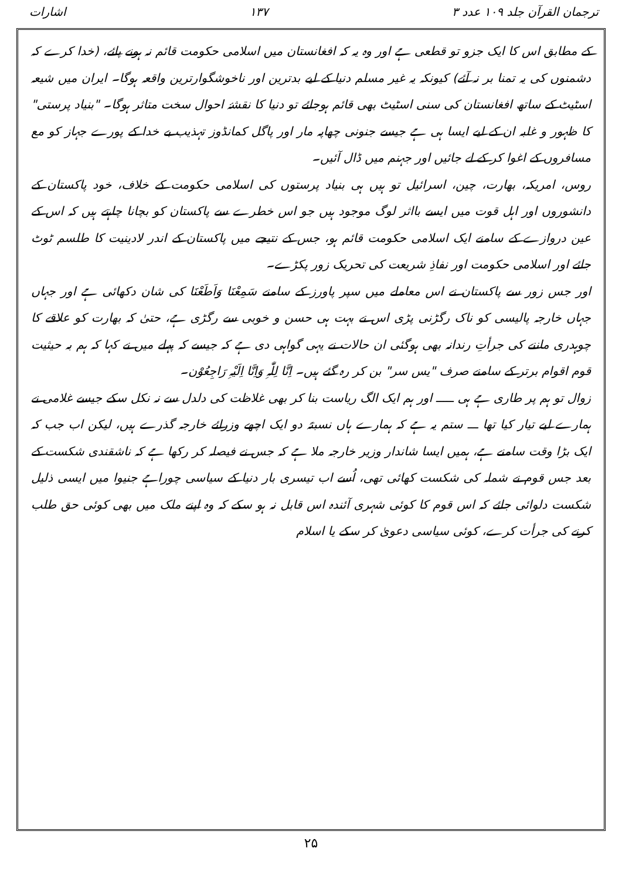ترجمان القرآن جلد ۱۰۹ عدد ۳ ۱۳۷ اشارات
کے مطابق اس کا ایک جزو تو قطعی ہے اور وہ یہ کہ افغانستان میں اسلامی حکومت قائم نہ ہونے پائے، (خدا کرے کہ دشمنوں کی یہ تمنا بر نہ آئے) کیونکہ یہ غیر مسلم دنیا کے لیے بدترین اور ناخوشگوارترین واقعہ ہوگا۔ ایران میں شیعہ اسٹیٹ کے ساتھ افغانستان کی سنی اسٹیٹ بھی قائم ہوجائے تو دنیا کا نقشۂ احوال سخت متاثر ہوگا۔ "بنیاد پرستی" کا ظہور و غلبہ ان کے لیے ایسا ہی ہے جیسے جنونی چھاپہ مار اور پاگل کمانڈوز تہذیب بے خدا کے پورے جہاز کو مع مسافروں کے اغوا کر کے لے جائیں اور جہنم میں ڈال آئیں۔
روس، امریکہ، بھارت، چین، اسرائیل تو ہیں ہی بنیاد پرستوں کی اسلامی حکومت کے خلاف، خود پاکستان کے دانشوروں اور اہل قوت میں ایسے بااثر لوگ موجود ہیں جو اس خطرے سے پاکستان کو بچانا چاہتے ہیں کہ اس کے عین دروازے کے سامنے ایک اسلامی حکومت قائم ہو، جس کے نتیجے میں پاکستان کے اندر لادینیت کا طلسم ٹوٹ جائے اور اسلامی حکومت اور نفاذِ شریعت کی تحریک زور پکڑے۔
اور جس زور سے پاکستان نے اس معاملے میں سپر پاورز کے سامنے سَمِعْنَا وَاَطَعْنَا کی شان دکھائی ہے اور جہاں جہاں خارجہ پالیسی کو ناک رگڑنی پڑی اس نے بہت ہی حسن و خوبی سے رگڑی ہے، حتیٰ کہ بھارت کو علاقے کا چوہدری ماننے کی جرأتِ رندانہ بھی ہوگئی ان حالات نے یہی گواہی دی ہے کہ جیسے کہ پہلے میں نے کہا کہ ہم بہ حیثیت قوم اقوام برتر کے سامنے صرف "یس سر" بن کر رہ گئے ہیں۔ اِنَّا لِلّٰہِ وَاِنَّا اِلَیْہِ رَاجِعُوْن۔
زوال تو ہم پر طاری ہے ہی ـــــ اور ہم ایک الگ ریاست بنا کر بھی غلاظت کی دلدل سے نہ نکل سکے جیسے غلامی نے ہمارے لیے تیار کیا تھا ـــ ستم یہ ہے کہ ہمارے ہاں نسبتہً دو ایک اچھے وزرائے خارجہ گذرے ہیں، لیکن اب جب کہ ایک بڑا وقت سامنے ہے، ہمیں ایسا شاندار وزیر خارجہ ملا ہے کہ جس نے فیصلہ کر رکھا ہے کہ ناشقندی شکست کے بعد جس قوم نے شملہ کی شکست کھائی تھی، اُسے اب تیسری بار دنیا کے سیاسی چوراہے جنیوا میں ایسی ذلیل شکست دلوائی جائے کہ اس قوم کا کوئی شہری آئندہ اس قابل نہ ہو سکے کہ وہ اپنے ملک میں بھی کوئی حق طلب کرنے کی جرأت کرے، کوئی سیاسی دعویٰ کر سکے یا اسلام
۲۵